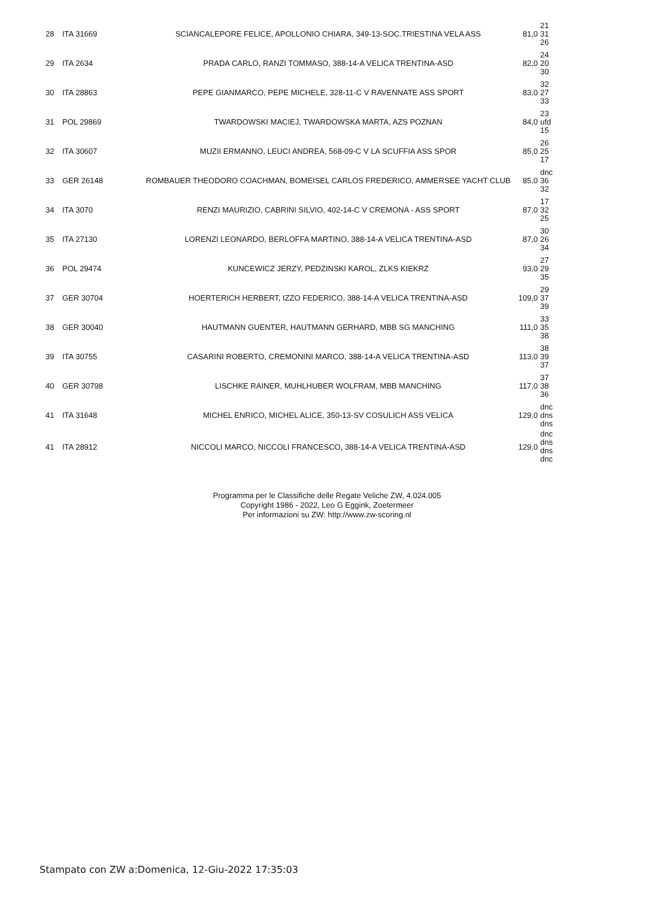| 28 | ITA 31669 | SCIANCALEPORE FELICE, APOLLONIO CHIARA, 349-13-SOC.TRIESTINA VELA ASS | 81,0 | 21 31 26 |
| 29 | ITA 2634 | PRADA CARLO, RANZI TOMMASO, 388-14-A VELICA TRENTINA-ASD | 82,0 | 24 20 30 |
| 30 | ITA 28863 | PEPE GIANMARCO, PEPE MICHELE, 328-11-C V RAVENNATE ASS SPORT | 83,0 | 32 27 33 |
| 31 | POL 29869 | TWARDOWSKI MACIEJ, TWARDOWSKA MARTA, AZS POZNAN | 84,0 | 23 ufd 15 |
| 32 | ITA 30607 | MUZII ERMANNO, LEUCI ANDREA, 568-09-C V LA SCUFFIA ASS SPOR | 85,0 | 26 25 17 |
| 33 | GER 26148 | ROMBAUER THEODORO COACHMAN, BOMEISEL CARLOS FREDERICO, AMMERSEE YACHT CLUB | 85,0 | dnc 36 32 |
| 34 | ITA 3070 | RENZI MAURIZIO, CABRINI SILVIO, 402-14-C V CREMONA - ASS SPORT | 87,0 | 17 32 25 |
| 35 | ITA 27130 | LORENZI LEONARDO, BERLOFFA MARTINO, 388-14-A VELICA TRENTINA-ASD | 87,0 | 30 26 34 |
| 36 | POL 29474 | KUNCEWICZ JERZY, PEDZINSKI KAROL, ZLKS KIEKRZ | 93,0 | 27 29 35 |
| 37 | GER 30704 | HOERTERICH HERBERT, IZZO FEDERICO, 388-14-A VELICA TRENTINA-ASD | 109,0 | 29 37 39 |
| 38 | GER 30040 | HAUTMANN GUENTER, HAUTMANN GERHARD, MBB SG MANCHING | 111,0 | 33 35 38 |
| 39 | ITA 30755 | CASARINI ROBERTO, CREMONINI MARCO, 388-14-A VELICA TRENTINA-ASD | 113,0 | 38 39 37 |
| 40 | GER 30798 | LISCHKE RAINER, MUHLHUBER WOLFRAM, MBB MANCHING | 117,0 | 37 38 36 |
| 41 | ITA 31648 | MICHEL ENRICO, MICHEL ALICE, 350-13-SV COSULICH ASS VELICA | 129,0 | dnc dns dns |
| 41 | ITA 28912 | NICCOLI MARCO, NICCOLI FRANCESCO, 388-14-A VELICA TRENTINA-ASD | 129,0 | dnc dns dns dnc |
Programma per le Classifiche delle Regate Veliche ZW, 4.024.005
Copyright 1986 - 2022, Leo G Eggink, Zoetermeer
Per informazioni su ZW: http://www.zw-scoring.nl
Stampato con ZW a:Domenica, 12-Giu-2022 17:35:03